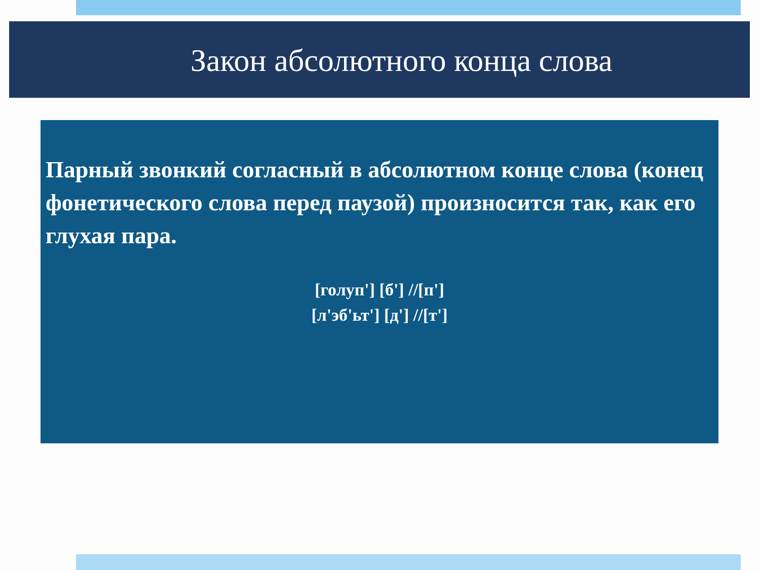Закон абсолютного конца слова
Парный звонкий согласный в абсолютном конце слова (конец фонетического слова перед паузой) произносится так, как его глухая пара.
[голуп'] [б'] //[п']
[л'эб'ьт'] [д'] //[т']